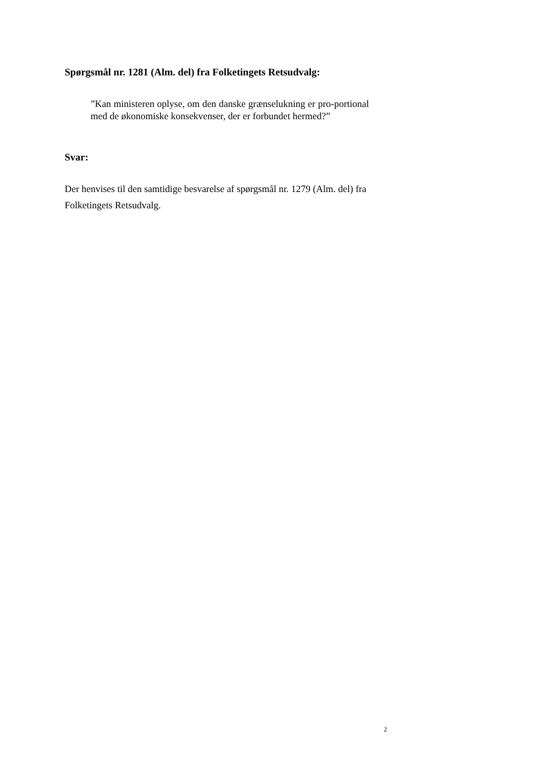Spørgsmål nr. 1281 (Alm. del) fra Folketingets Retsudvalg:
”Kan ministeren oplyse, om den danske grænselukning er pro-portional med de økonomiske konsekvenser, der er forbundet hermed?”
Svar:
Der henvises til den samtidige besvarelse af spørgsmål nr. 1279 (Alm. del) fra Folketingets Retsudvalg.
2